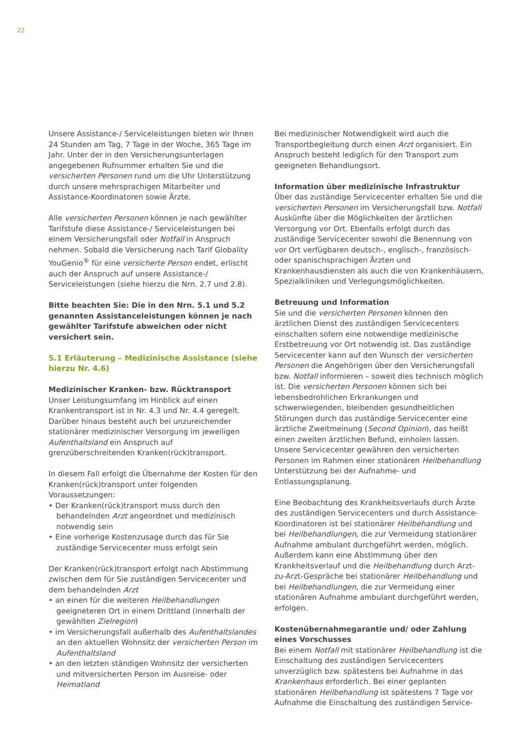22
Unsere Assistance-/ Serviceleistungen bieten wir Ihnen 24 Stunden am Tag, 7 Tage in der Woche, 365 Tage im Jahr. Unter der in den Versicherungsunterlagen angegebenen Rufnummer erhalten Sie und die versicherten Personen rund um die Uhr Unterstützung durch unsere mehrsprachigen Mitarbeiter und Assistance-Koordinatoren sowie Ärzte.
Alle versicherten Personen können je nach gewählter Tarifstufe diese Assistance-/ Serviceleistungen bei einem Versicherungsfall oder Notfall in Anspruch nehmen. Sobald die Versicherung nach Tarif Globality YouGenio<sup>®</sup> für eine versicherte Person endet, erlischt auch der Anspruch auf unsere Assistance-/ Serviceleistungen (siehe hierzu die Nrn. 2.7 und 2.8).
Bitte beachten Sie: Die in den Nrn. 5.1 und 5.2 genannten Assistanceleistungen können je nach gewählter Tarifstufe abweichen oder nicht versichert sein.
5.1 Erläuterung – Medizinische Assistance (siehe hierzu Nr. 4.6)
Medizinischer Kranken- bzw. Rücktransport
Unser Leistungsumfang im Hinblick auf einen Krankentransport ist in Nr. 4.3 und Nr. 4.4 geregelt. Darüber hinaus besteht auch bei unzureichender stationärer medizinischer Versorgung im jeweiligen Aufenthaltsland ein Anspruch auf grenzüberschreitenden Kranken(rück)transport.
In diesem Fall erfolgt die Übernahme der Kosten für den Kranken(rück)transport unter folgenden Voraussetzungen:
• Der Kranken(rück)transport muss durch den behandelnden Arzt angeordnet und medizinisch notwendig sein
• Eine vorherige Kostenzusage durch das für Sie zuständige Servicecenter muss erfolgt sein
Der Kranken(rück)transport erfolgt nach Abstimmung zwischen dem für Sie zuständigen Servicecenter und dem behandelnden Arzt
• an einen für die weiteren Heilbehandlungen geeigneteren Ort in einem Drittland (innerhalb der gewählten Zielregion)
• im Versicherungsfall außerhalb des Aufenthaltslandes an den aktuellen Wohnsitz der versicherten Person im Aufenthaltsland
• an den letzten ständigen Wohnsitz der versicherten und mitversicherten Person im Ausreise- oder Heimatland
Bei medizinischer Notwendigkeit wird auch die Transportbegleitung durch einen Arzt organisiert. Ein Anspruch besteht lediglich für den Transport zum geeigneten Behandlungsort.
Information über medizinische Infrastruktur
Über das zuständige Servicecenter erhalten Sie und die versicherten Personen im Versicherungsfall bzw. Notfall Auskünfte über die Möglichkeiten der ärztlichen Versorgung vor Ort. Ebenfalls erfolgt durch das zuständige Servicecenter sowohl die Benennung von vor Ort verfügbaren deutsch-, englisch-, französisch- oder spanischsprachigen Ärzten und Krankenhausdiensten als auch die von Krankenhäusern, Spezialkliniken und Verlegungsmöglichkeiten.
Betreuung und Information
Sie und die versicherten Personen können den ärztlichen Dienst des zuständigen Servicecenters einschalten sofern eine notwendige medizinische Erstbetreuung vor Ort notwendig ist. Das zuständige Servicecenter kann auf den Wunsch der versicherten Personen die Angehörigen über den Versicherungsfall bzw. Notfall informieren – soweit dies technisch möglich ist. Die versicherten Personen können sich bei lebensbedrohlichen Erkrankungen und schwerwiegenden, bleibenden gesundheitlichen Störungen durch das zuständige Servicecenter eine ärztliche Zweitmeinung (Second Opinion), das heißt einen zweiten ärztlichen Befund, einholen lassen. Unsere Servicecenter gewähren den versicherten Personen im Rahmen einer stationären Heilbehandlung Unterstützung bei der Aufnahme- und Entlassungsplanung.
Eine Beobachtung des Krankheitsverlaufs durch Ärzte des zuständigen Servicecenters und durch Assistance-Koordinatoren ist bei stationärer Heilbehandlung und bei Heilbehandlungen, die zur Vermeidung stationärer Aufnahme ambulant durchgeführt werden, möglich. Außerdem kann eine Abstimmung über den Krankheitsverlauf und die Heilbehandlung durch Arzt-zu-Arzt-Gespräche bei stationärer Heilbehandlung und bei Heilbehandlungen, die zur Vermeidung einer stationären Aufnahme ambulant durchgeführt werden, erfolgen.
Kostenübernahmegarantie und/ oder Zahlung eines Vorschusses
Bei einem Notfall mit stationärer Heilbehandlung ist die Einschaltung des zuständigen Servicecenters unverzüglich bzw. spätestens bei Aufnahme in das Krankenhaus erforderlich. Bei einer geplanten stationären Heilbehandlung ist spätestens 7 Tage vor Aufnahme die Einschaltung des zuständigen Service-